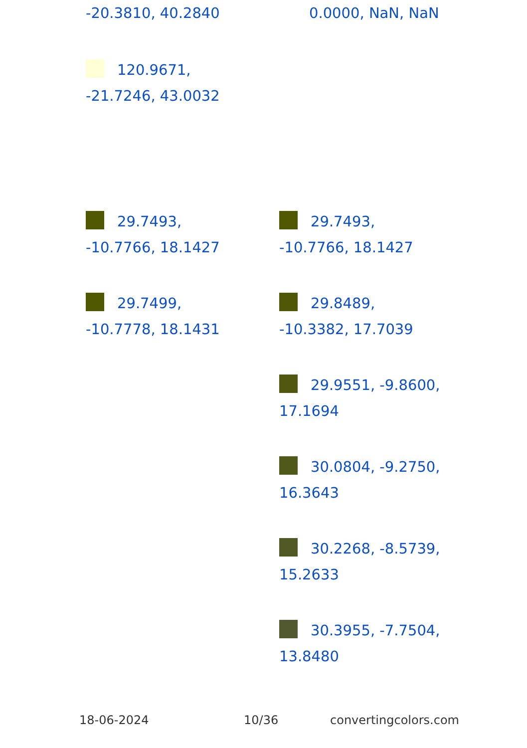-20.3810, 40.2840 0.0000, NaN, NaN
120.9671, -21.7246, 43.0032
29.7493, -10.7766, 18.1427
29.7493, -10.7766, 18.1427
29.7499, -10.7778, 18.1431
29.8489, -10.3382, 17.7039
29.9551, -9.8600, 17.1694
30.0804, -9.2750, 16.3643
30.2268, -8.5739, 15.2633
30.3955, -7.7504, 13.8480
18-06-2024 10/36 convertingcolors.com